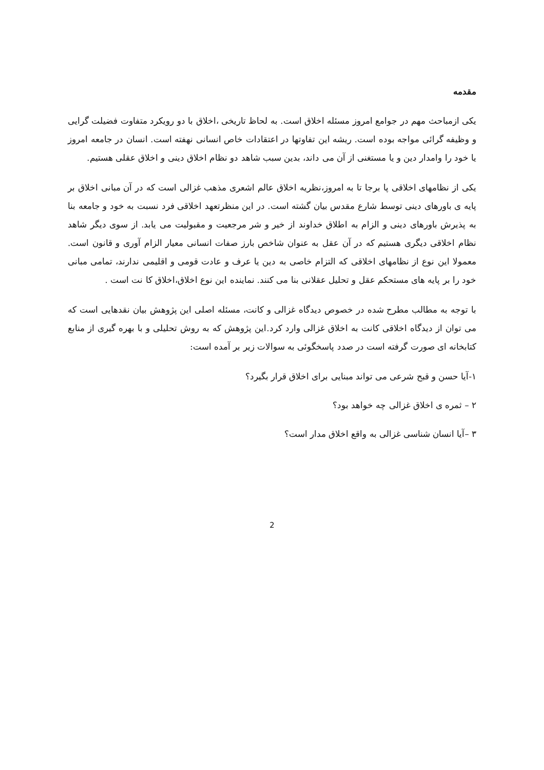مقدمه
یکی ازمباحث مهم در جوامع امروز مسئله اخلاق است. به لحاظ تاریخی ،اخلاق با دو رویکرد متفاوت فضیلت گرایی و وظیفه گرائی مواجه بوده است. ریشه این تفاوتها در اعتقادات خاص انسانی نهفته است. انسان در جامعه امروز یا خود را وامدار دین و یا مستغنی از آن می داند، بدین سبب شاهد دو نظام اخلاق دینی و اخلاق عقلی هستیم.
یکی از نظامهای اخلاقی پا برجا تا به امروز،نظریه اخلاق عالم اشعری مذهب غزالی است که در آن مبانی اخلاق بر پایه ی باورهای دینی توسط شارع مقدس بیان گشته است. در این منظرتعهد اخلاقی فرد نسبت به خود و جامعه بنا به پذیرش باورهای دینی و الزام به اطلاق خداوند از خیر و شر مرجعیت و مقبولیت می یابد. از سوی دیگر شاهد نظام اخلاقی دیگری هستیم که در آن عقل به عنوان شاخص بارز صفات انسانی معیار الزام آوری و قانون است. معمولا این نوع از نظامهای اخلاقی که التزام خاصی به دین یا عرف و عادت قومی و اقلیمی ندارند، تمامی مبانی خود را بر پایه های مستحکم عقل و تحلیل عقلانی بنا می کنند. نماینده این نوع اخلاق،اخلاق کا نت است .
با توجه به مطالب مطرح شده در خصوص دیدگاه غزالی و کانت، مسئله اصلی این پژوهش بیان نقدهایی است که می توان از دیدگاه اخلاقی کانت به اخلاق غزالی وارد کرد.این پژوهش که به روش تحلیلی و با بهره گیری از منابع کتابخانه ای صورت گرفته است در صدد پاسخگوئی به سوالات زیر بر آمده است:
۱-آیا حسن و قبح شرعی می تواند مبنایی برای اخلاق قرار بگیرد؟
۲ – ثمره ی اخلاق غزالی چه خواهد بود؟
۳ –آیا انسان شناسی غزالی به واقع اخلاق مدار است؟
2